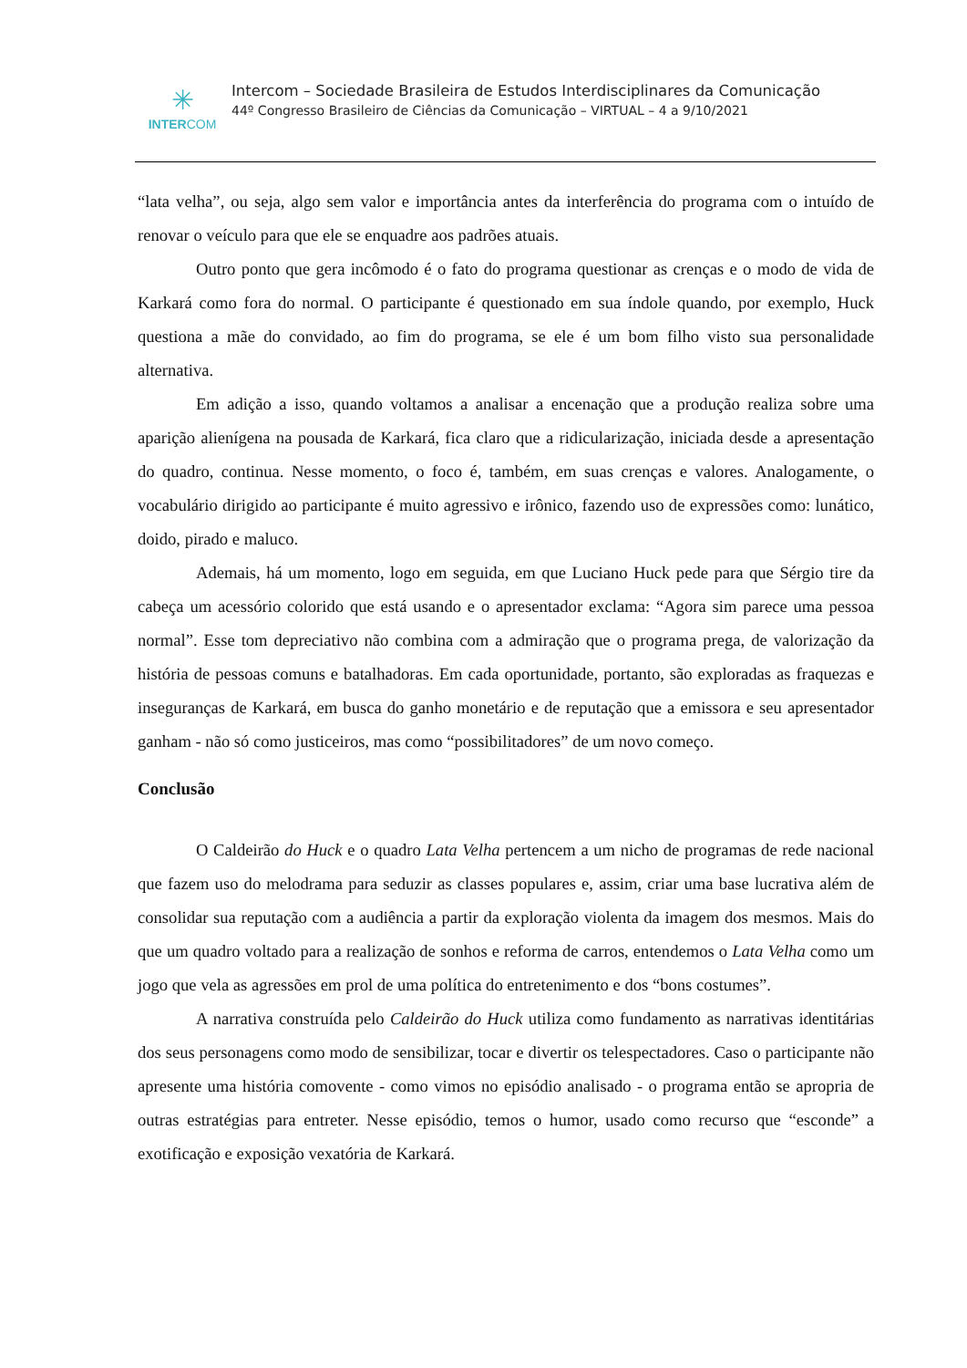✳
INTERCOM
Intercom – Sociedade Brasileira de Estudos Interdisciplinares da Comunicação
44º Congresso Brasileiro de Ciências da Comunicação – VIRTUAL – 4 a 9/10/2021
“lata velha”, ou seja, algo sem valor e importância antes da interferência do programa com o intuído de renovar o veículo para que ele se enquadre aos padrões atuais.
Outro ponto que gera incômodo é o fato do programa questionar as crenças e o modo de vida de Karkará como fora do normal. O participante é questionado em sua índole quando, por exemplo, Huck questiona a mãe do convidado, ao fim do programa, se ele é um bom filho visto sua personalidade alternativa.
Em adição a isso, quando voltamos a analisar a encenação que a produção realiza sobre uma aparição alienígena na pousada de Karkará, fica claro que a ridicularização, iniciada desde a apresentação do quadro, continua. Nesse momento, o foco é, também, em suas crenças e valores. Analogamente, o vocabulário dirigido ao participante é muito agressivo e irônico, fazendo uso de expressões como: lunático, doido, pirado e maluco.
Ademais, há um momento, logo em seguida, em que Luciano Huck pede para que Sérgio tire da cabeça um acessório colorido que está usando e o apresentador exclama: “Agora sim parece uma pessoa normal”. Esse tom depreciativo não combina com a admiração que o programa prega, de valorização da história de pessoas comuns e batalhadoras. Em cada oportunidade, portanto, são exploradas as fraquezas e inseguranças de Karkará, em busca do ganho monetário e de reputação que a emissora e seu apresentador ganham - não só como justiceiros, mas como “possibilitadores” de um novo começo.
Conclusão
O Caldeirão do Huck e o quadro Lata Velha pertencem a um nicho de programas de rede nacional que fazem uso do melodrama para seduzir as classes populares e, assim, criar uma base lucrativa além de consolidar sua reputação com a audiência a partir da exploração violenta da imagem dos mesmos. Mais do que um quadro voltado para a realização de sonhos e reforma de carros, entendemos o Lata Velha como um jogo que vela as agressões em prol de uma política do entretenimento e dos “bons costumes”.
A narrativa construída pelo Caldeirão do Huck utiliza como fundamento as narrativas identitárias dos seus personagens como modo de sensibilizar, tocar e divertir os telespectadores. Caso o participante não apresente uma história comovente - como vimos no episódio analisado - o programa então se apropria de outras estratégias para entreter. Nesse episódio, temos o humor, usado como recurso que “esconde” a exotificação e exposição vexatória de Karkará.